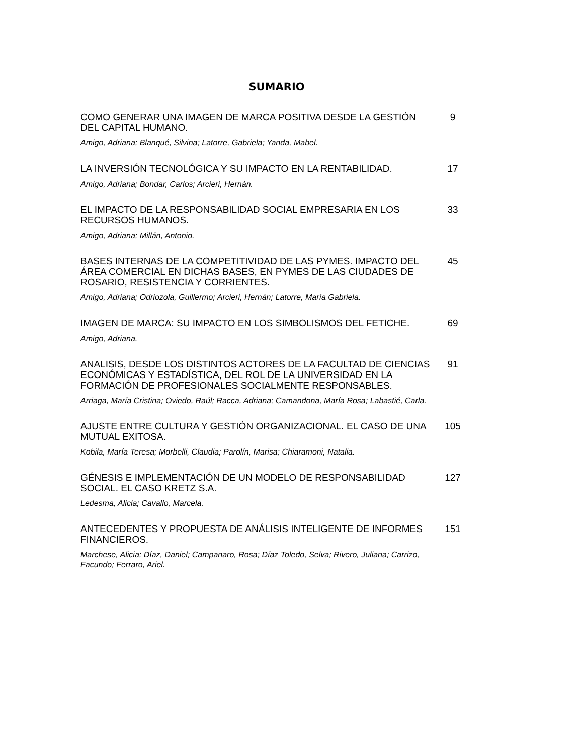SUMARIO
COMO GENERAR UNA IMAGEN DE MARCA POSITIVA DESDE LA GESTIÓN DEL CAPITAL HUMANO.
9
Amigo, Adriana; Blanqué, Silvina; Latorre, Gabriela; Yanda, Mabel.
LA INVERSIÓN TECNOLÓGICA Y SU IMPACTO EN LA RENTABILIDAD.
17
Amigo, Adriana; Bondar, Carlos; Arcieri, Hernán.
EL IMPACTO DE LA RESPONSABILIDAD SOCIAL EMPRESARIA EN LOS RECURSOS HUMANOS.
33
Amigo, Adriana; Millán, Antonio.
BASES INTERNAS DE LA COMPETITIVIDAD DE LAS PYMES. IMPACTO DEL ÁREA COMERCIAL EN DICHAS BASES, EN PYMES DE LAS CIUDADES DE ROSARIO, RESISTENCIA Y CORRIENTES.
45
Amigo, Adriana; Odriozola, Guillermo; Arcieri, Hernán; Latorre, María Gabriela.
IMAGEN DE MARCA: SU IMPACTO EN LOS SIMBOLISMOS DEL FETICHE.
69
Amigo, Adriana.
ANALISIS, DESDE LOS DISTINTOS ACTORES DE LA FACULTAD DE CIENCIAS ECONÓMICAS Y ESTADÍSTICA, DEL ROL DE LA UNIVERSIDAD EN LA FORMACIÓN DE PROFESIONALES SOCIALMENTE RESPONSABLES.
91
Arriaga, María Cristina; Oviedo, Raúl; Racca, Adriana; Camandona, María Rosa; Labastié, Carla.
AJUSTE ENTRE CULTURA Y GESTIÓN ORGANIZACIONAL. EL CASO DE UNA MUTUAL EXITOSA.
105
Kobila, María Teresa; Morbelli, Claudia; Parolín, Marisa; Chiaramoni, Natalia.
GÉNESIS E IMPLEMENTACIÓN DE UN MODELO DE RESPONSABILIDAD SOCIAL. EL CASO KRETZ S.A.
127
Ledesma, Alicia; Cavallo, Marcela.
ANTECEDENTES Y PROPUESTA DE ANÁLISIS INTELIGENTE DE INFORMES FINANCIEROS.
151
Marchese, Alicia; Díaz, Daniel; Campanaro, Rosa; Díaz Toledo, Selva; Rivero, Juliana; Carrizo, Facundo; Ferraro, Ariel.